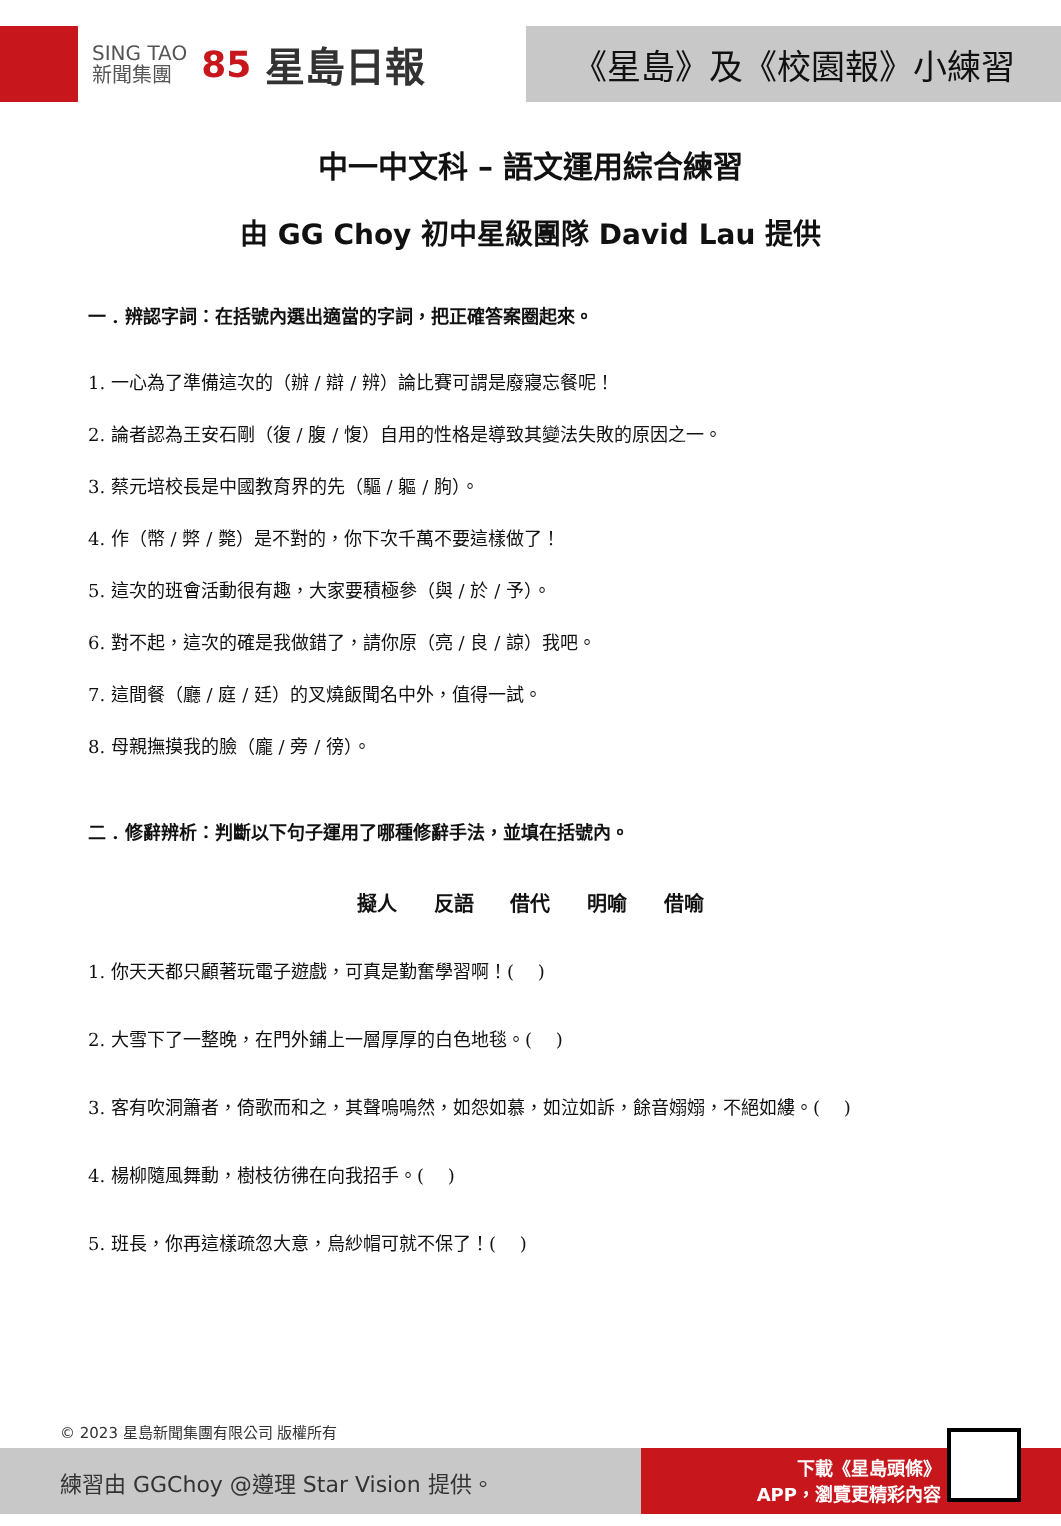SING TAO
新聞集團
85 星島日報
《星島》及《校園報》小練習
中一中文科 – 語文運用綜合練習
由 GG Choy 初中星級團隊 David Lau 提供
一 . 辨認字詞：在括號內選出適當的字詞，把正確答案圈起來。
1. 一心為了準備這次的（辦 / 辯 / 辨）論比賽可謂是廢寢忘餐呢！
2. 論者認為王安石剛（復 / 腹 / 愎）自用的性格是導致其變法失敗的原因之一。
3. 蔡元培校長是中國教育界的先（驅 / 軀 / 朐）。
4. 作（幣 / 弊 / 斃）是不對的，你下次千萬不要這樣做了！
5. 這次的班會活動很有趣，大家要積極參（與 / 於 / 予）。
6. 對不起，這次的確是我做錯了，請你原（亮 / 良 / 諒）我吧。
7. 這間餐（廳 / 庭 / 廷）的叉燒飯聞名中外，值得一試。
8. 母親撫摸我的臉（龐 / 旁 / 徬）。
二 . 修辭辨析：判斷以下句子運用了哪種修辭手法，並填在括號內。
擬人 反語 借代 明喻 借喻
1. 你天天都只顧著玩電子遊戲，可真是勤奮學習啊！(　 )
2. 大雪下了一整晚，在門外鋪上一層厚厚的白色地毯。(　 )
3. 客有吹洞簫者，倚歌而和之，其聲嗚嗚然，如怨如慕，如泣如訴，餘音嫋嫋，不絕如縷。(　 )
4. 楊柳隨風舞動，樹枝彷彿在向我招手。(　 )
5. 班長，你再這樣疏忽大意，烏紗帽可就不保了！(　 )
© 2023 星島新聞集團有限公司 版權所有
練習由 GGChoy @遵理 Star Vision 提供。
下載《星島頭條》
APP，瀏覽更精彩內容